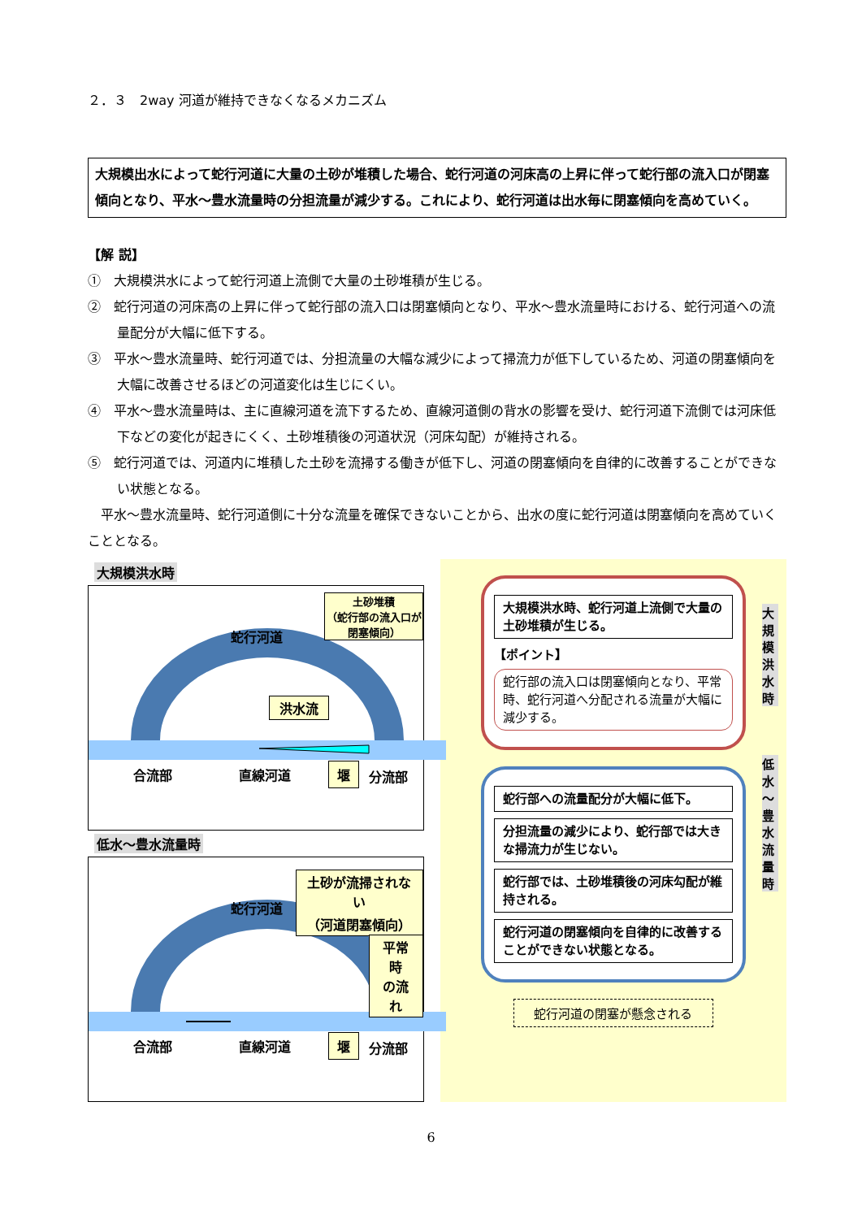２．３　2way 河道が維持できなくなるメカニズム
大規模出水によって蛇行河道に大量の土砂が堆積した場合、蛇行河道の河床高の上昇に伴って蛇行部の流入口が閉塞傾向となり、平水～豊水流量時の分担流量が減少する。これにより、蛇行河道は出水毎に閉塞傾向を高めていく。
【解 説】
①　大規模洪水によって蛇行河道上流側で大量の土砂堆積が生じる。
②　蛇行河道の河床高の上昇に伴って蛇行部の流入口は閉塞傾向となり、平水～豊水流量時における、蛇行河道への流量配分が大幅に低下する。
③　平水～豊水流量時、蛇行河道では、分担流量の大幅な減少によって掃流力が低下しているため、河道の閉塞傾向を大幅に改善させるほどの河道変化は生じにくい。
④　平水～豊水流量時は、主に直線河道を流下するため、直線河道側の背水の影響を受け、蛇行河道下流側では河床低下などの変化が起きにくく、土砂堆積後の河道状況（河床勾配）が維持される。
⑤　蛇行河道では、河道内に堆積した土砂を流掃する働きが低下し、河道の閉塞傾向を自律的に改善することができない状態となる。
　平水～豊水流量時、蛇行河道側に十分な流量を確保できないことから、出水の度に蛇行河道は閉塞傾向を高めていくこととなる。
大規模洪水時
蛇行河道
土砂堆積
（蛇行部の流入口が閉塞傾向）
洪水流
合流部 直線河道 堰 分流部
低水～豊水流量時
蛇行河道
土砂が流掃されない
（河道閉塞傾向）
平常時
の流れ
合流部 直線河道 堰 分流部
大規模洪水時、蛇行河道上流側で大量の土砂堆積が生じる。
【ポイント】
蛇行部の流入口は閉塞傾向となり、平常時、蛇行河道へ分配される流量が大幅に減少する。
大規模洪水時
蛇行部への流量配分が大幅に低下。
分担流量の減少により、蛇行部では大きな掃流力が生じない。
蛇行部では、土砂堆積後の河床勾配が維持される。
蛇行河道の閉塞傾向を自律的に改善することができない状態となる。
低水～豊水流量時
蛇行河道の閉塞が懸念される
6